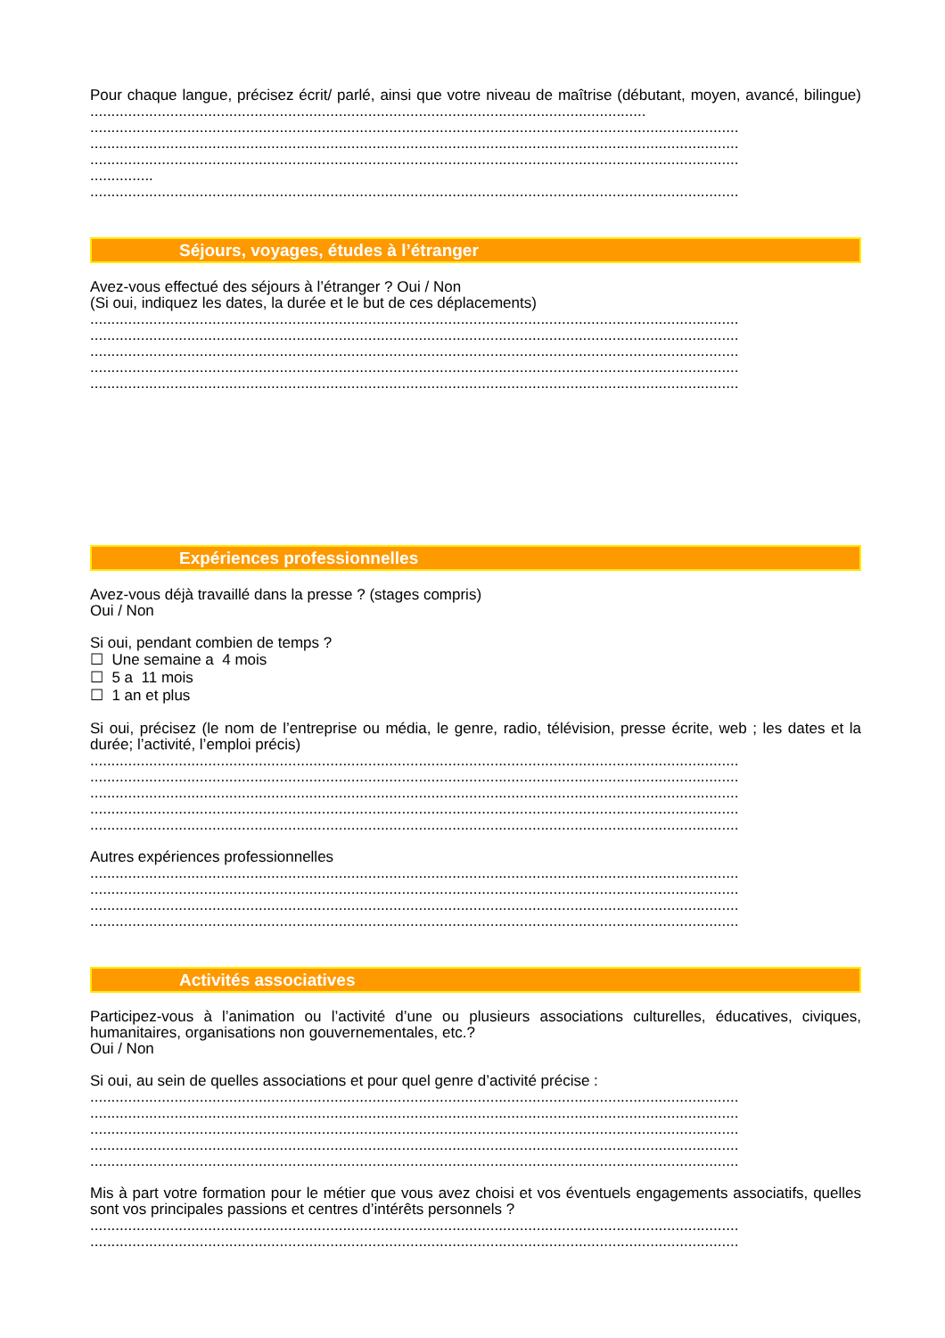Pour chaque langue, précisez écrit/ parlé, ainsi que votre niveau de maîtrise (débutant, moyen, avancé, bilingue) ....................................................................................................................................
..........................................................................................................................................................
..........................................................................................................................................................
..........................................................................................................................................................
...............
..........................................................................................................................................................
Séjours, voyages, études à l’étranger
Avez-vous effectué des séjours à l’étranger ? Oui / Non
(Si oui, indiquez les dates, la durée et le but de ces déplacements)
..........................................................................................................................................................
..........................................................................................................................................................
..........................................................................................................................................................
..........................................................................................................................................................
..........................................................................................................................................................
Expériences professionnelles
Avez-vous déjà travaillé dans la presse ? (stages compris)
Oui / Non
Si oui, pendant combien de temps ?
☐ Une semaine a 4 mois
☐ 5 a 11 mois
☐ 1 an et plus
Si oui, précisez (le nom de l’entreprise ou média, le genre, radio, télévision, presse écrite, web ; les dates et la durée; l’activité, l’emploi précis)
..........................................................................................................................................................
..........................................................................................................................................................
..........................................................................................................................................................
..........................................................................................................................................................
..........................................................................................................................................................
Autres expériences professionnelles
..........................................................................................................................................................
..........................................................................................................................................................
..........................................................................................................................................................
..........................................................................................................................................................
Activités associatives
Participez-vous à l’animation ou l’activité d’une ou plusieurs associations culturelles, éducatives, civiques, humanitaires, organisations non gouvernementales, etc.?
Oui / Non
Si oui, au sein de quelles associations et pour quel genre d’activité précise :
..........................................................................................................................................................
..........................................................................................................................................................
..........................................................................................................................................................
..........................................................................................................................................................
..........................................................................................................................................................
Mis à part votre formation pour le métier que vous avez choisi et vos éventuels engagements associatifs, quelles sont vos principales passions et centres d’intérêts personnels ?
..........................................................................................................................................................
..........................................................................................................................................................